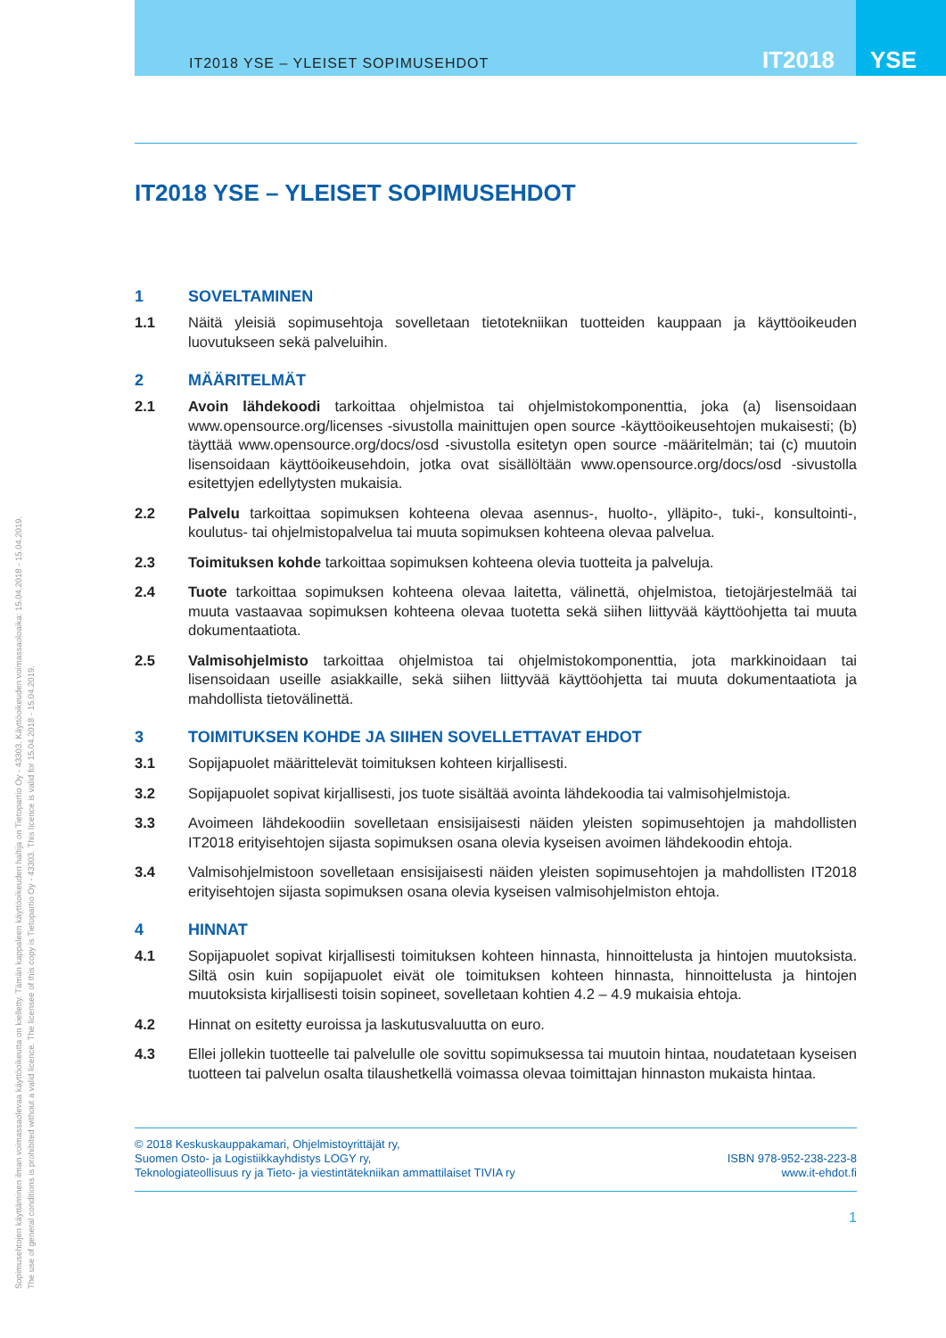IT2018 YSE – YLEISET SOPIMUSEHDOT
IT2018 YSE
Sopimusehtojen käyttäminen ilman voimassaolevaa käyttöoikeutta on kielletty. Tämän kappaleen käyttöoikeuden haltija on Tietopartio Oy - 43303. Käyttöoikeuden voimassaoloaika: 15.04.2018 - 15.04.2019.
The use of general conditions is prohibited without a valid licence. The licensee of this copy is Tietopartio Oy - 43303. This licence is valid for 15.04.2018 - 15.04.2019.
IT2018 YSE – YLEISET SOPIMUSEHDOT
1 SOVELTAMINEN
1.1 Näitä yleisiä sopimusehtoja sovelletaan tietotekniikan tuotteiden kauppaan ja käyttöoikeuden luovutukseen sekä palveluihin.
2 MÄÄRITELMÄT
2.1 Avoin lähdekoodi tarkoittaa ohjelmistoa tai ohjelmistokomponenttia, joka (a) lisensoidaan www.opensource.org/licenses -sivustolla mainittujen open source -käyttöoikeusehtojen mukaisesti; (b) täyttää www.opensource.org/docs/osd -sivustolla esitetyn open source -määritelmän; tai (c) muutoin lisensoidaan käyttöoikeusehdoin, jotka ovat sisällöltään www.opensource.org/docs/osd -sivustolla esitettyjen edellytysten mukaisia.
2.2 Palvelu tarkoittaa sopimuksen kohteena olevaa asennus-, huolto-, ylläpito-, tuki-, konsultointi-, koulutus- tai ohjelmistopalvelua tai muuta sopimuksen kohteena olevaa palvelua.
2.3 Toimituksen kohde tarkoittaa sopimuksen kohteena olevia tuotteita ja palveluja.
2.4 Tuote tarkoittaa sopimuksen kohteena olevaa laitetta, välinettä, ohjelmistoa, tietojärjestelmää tai muuta vastaavaa sopimuksen kohteena olevaa tuotetta sekä siihen liittyvää käyttöohjetta tai muuta dokumentaatiota.
2.5 Valmisohjelmisto tarkoittaa ohjelmistoa tai ohjelmistokomponenttia, jota markkinoidaan tai lisensoidaan useille asiakkaille, sekä siihen liittyvää käyttöohjetta tai muuta dokumentaatiota ja mahdollista tietovälinettä.
3 TOIMITUKSEN KOHDE JA SIIHEN SOVELLETTAVAT EHDOT
3.1 Sopijapuolet määrittelevät toimituksen kohteen kirjallisesti.
3.2 Sopijapuolet sopivat kirjallisesti, jos tuote sisältää avointa lähdekoodia tai valmisohjelmistoja.
3.3 Avoimeen lähdekoodiin sovelletaan ensisijaisesti näiden yleisten sopimusehtojen ja mahdollisten IT2018 erityisehtojen sijasta sopimuksen osana olevia kyseisen avoimen lähdekoodin ehtoja.
3.4 Valmisohjelmistoon sovelletaan ensisijaisesti näiden yleisten sopimusehtojen ja mahdollisten IT2018 erityisehtojen sijasta sopimuksen osana olevia kyseisen valmisohjelmiston ehtoja.
4 HINNAT
4.1 Sopijapuolet sopivat kirjallisesti toimituksen kohteen hinnasta, hinnoittelusta ja hintojen muutoksista. Siltä osin kuin sopijapuolet eivät ole toimituksen kohteen hinnasta, hinnoittelusta ja hintojen muutoksista kirjallisesti toisin sopineet, sovelletaan kohtien 4.2 – 4.9 mukaisia ehtoja.
4.2 Hinnat on esitetty euroissa ja laskutusvaluutta on euro.
4.3 Ellei jollekin tuotteelle tai palvelulle ole sovittu sopimuksessa tai muutoin hintaa, noudatetaan kyseisen tuotteen tai palvelun osalta tilaushetkellä voimassa olevaa toimittajan hinnaston mukaista hintaa.
© 2018 Keskuskauppakamari, Ohjelmistoyrittäjät ry,
Suomen Osto- ja Logistiikkayhdistys LOGY ry,
Teknologiateollisuus ry ja Tieto- ja viestintätekniikan ammattilaiset TIVIA ry
ISBN 978-952-238-223-8
www.it-ehdot.fi
1